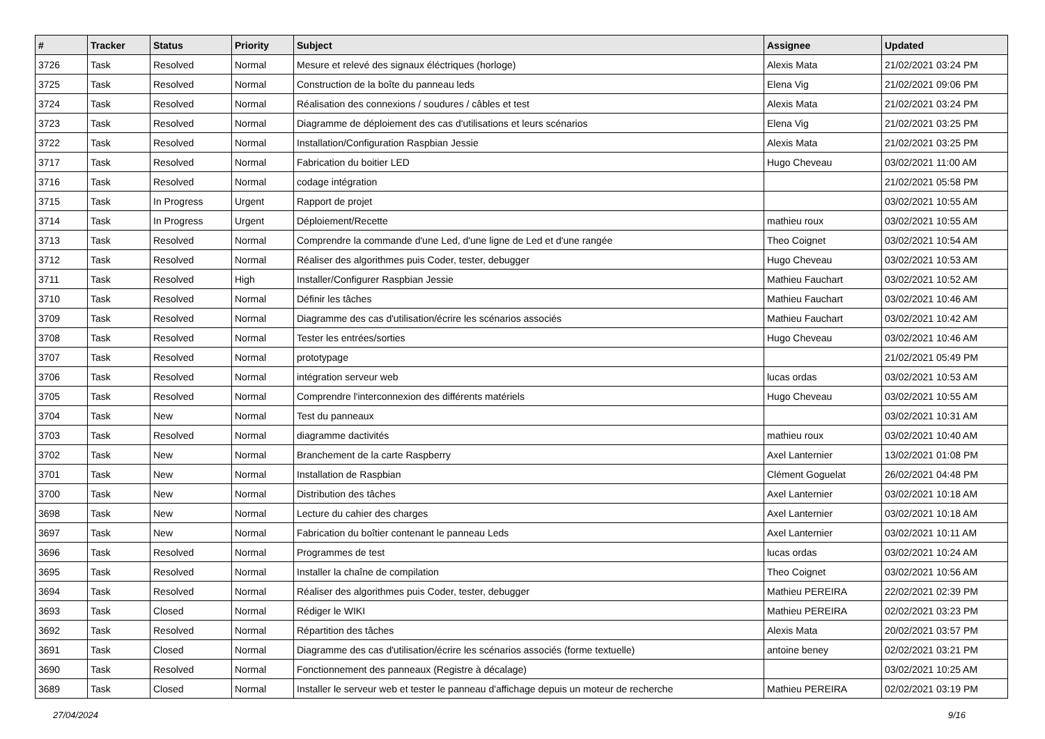| # | Tracker | Status | Priority | Subject | Assignee | Updated |
| --- | --- | --- | --- | --- | --- | --- |
| 3726 | Task | Resolved | Normal | Mesure et relevé des signaux éléctriques (horloge) | Alexis Mata | 21/02/2021 03:24 PM |
| 3725 | Task | Resolved | Normal | Construction de la boîte du panneau leds | Elena Vig | 21/02/2021 09:06 PM |
| 3724 | Task | Resolved | Normal | Réalisation des connexions / soudures / câbles et test | Alexis Mata | 21/02/2021 03:24 PM |
| 3723 | Task | Resolved | Normal | Diagramme de déploiement des cas d'utilisations et leurs scénarios | Elena Vig | 21/02/2021 03:25 PM |
| 3722 | Task | Resolved | Normal | Installation/Configuration Raspbian Jessie | Alexis Mata | 21/02/2021 03:25 PM |
| 3717 | Task | Resolved | Normal | Fabrication du boitier LED | Hugo Cheveau | 03/02/2021 11:00 AM |
| 3716 | Task | Resolved | Normal | codage intégration | | 21/02/2021 05:58 PM |
| 3715 | Task | In Progress | Urgent | Rapport de projet | | 03/02/2021 10:55 AM |
| 3714 | Task | In Progress | Urgent | Déploiement/Recette | mathieu roux | 03/02/2021 10:55 AM |
| 3713 | Task | Resolved | Normal | Comprendre la commande d'une Led, d'une ligne de Led et d'une rangée | Theo Coignet | 03/02/2021 10:54 AM |
| 3712 | Task | Resolved | Normal | Réaliser des algorithmes puis Coder, tester, debugger | Hugo Cheveau | 03/02/2021 10:53 AM |
| 3711 | Task | Resolved | High | Installer/Configurer Raspbian Jessie | Mathieu Fauchart | 03/02/2021 10:52 AM |
| 3710 | Task | Resolved | Normal | Définir les tâches | Mathieu Fauchart | 03/02/2021 10:46 AM |
| 3709 | Task | Resolved | Normal | Diagramme des cas d'utilisation/écrire les scénarios associés | Mathieu Fauchart | 03/02/2021 10:42 AM |
| 3708 | Task | Resolved | Normal | Tester les entrées/sorties | Hugo Cheveau | 03/02/2021 10:46 AM |
| 3707 | Task | Resolved | Normal | prototypage | | 21/02/2021 05:49 PM |
| 3706 | Task | Resolved | Normal | intégration serveur web | lucas ordas | 03/02/2021 10:53 AM |
| 3705 | Task | Resolved | Normal | Comprendre l'interconnexion des différents matériels | Hugo Cheveau | 03/02/2021 10:55 AM |
| 3704 | Task | New | Normal | Test du panneaux | | 03/02/2021 10:31 AM |
| 3703 | Task | Resolved | Normal | diagramme dactivités | mathieu roux | 03/02/2021 10:40 AM |
| 3702 | Task | New | Normal | Branchement de la carte Raspberry | Axel Lanternier | 13/02/2021 01:08 PM |
| 3701 | Task | New | Normal | Installation de Raspbian | Clément Goguelat | 26/02/2021 04:48 PM |
| 3700 | Task | New | Normal | Distribution des tâches | Axel Lanternier | 03/02/2021 10:18 AM |
| 3698 | Task | New | Normal | Lecture du cahier des charges | Axel Lanternier | 03/02/2021 10:18 AM |
| 3697 | Task | New | Normal | Fabrication du boîtier contenant le panneau Leds | Axel Lanternier | 03/02/2021 10:11 AM |
| 3696 | Task | Resolved | Normal | Programmes de test | lucas ordas | 03/02/2021 10:24 AM |
| 3695 | Task | Resolved | Normal | Installer la chaîne de compilation | Theo Coignet | 03/02/2021 10:56 AM |
| 3694 | Task | Resolved | Normal | Réaliser des algorithmes puis Coder, tester, debugger | Mathieu PEREIRA | 22/02/2021 02:39 PM |
| 3693 | Task | Closed | Normal | Rédiger le WIKI | Mathieu PEREIRA | 02/02/2021 03:23 PM |
| 3692 | Task | Resolved | Normal | Répartition des tâches | Alexis Mata | 20/02/2021 03:57 PM |
| 3691 | Task | Closed | Normal | Diagramme des cas d'utilisation/écrire les scénarios associés (forme textuelle) | antoine beney | 02/02/2021 03:21 PM |
| 3690 | Task | Resolved | Normal | Fonctionnement des panneaux (Registre à décalage) | | 03/02/2021 10:25 AM |
| 3689 | Task | Closed | Normal | Installer le serveur web et tester le panneau d'affichage depuis un moteur de recherche | Mathieu PEREIRA | 02/02/2021 03:19 PM |
27/04/2024 9/16